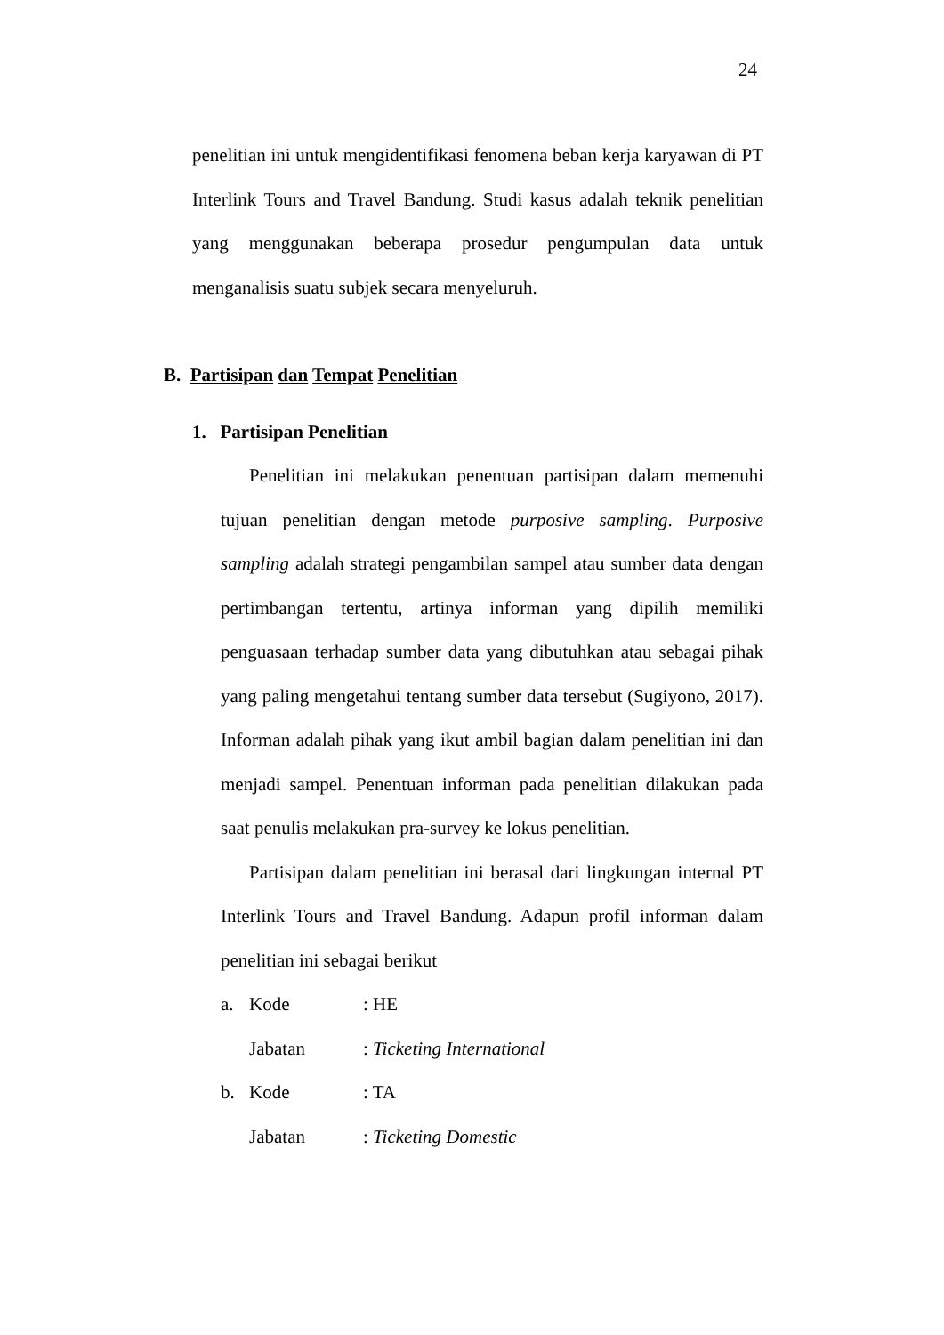24
penelitian ini untuk mengidentifikasi fenomena beban kerja karyawan di PT Interlink Tours and Travel Bandung. Studi kasus adalah teknik penelitian yang menggunakan beberapa prosedur pengumpulan data untuk menganalisis suatu subjek secara menyeluruh.
B. Partisipan dan Tempat Penelitian
1. Partisipan Penelitian
Penelitian ini melakukan penentuan partisipan dalam memenuhi tujuan penelitian dengan metode purposive sampling. Purposive sampling adalah strategi pengambilan sampel atau sumber data dengan pertimbangan tertentu, artinya informan yang dipilih memiliki penguasaan terhadap sumber data yang dibutuhkan atau sebagai pihak yang paling mengetahui tentang sumber data tersebut (Sugiyono, 2017). Informan adalah pihak yang ikut ambil bagian dalam penelitian ini dan menjadi sampel. Penentuan informan pada penelitian dilakukan pada saat penulis melakukan pra-survey ke lokus penelitian.
Partisipan dalam penelitian ini berasal dari lingkungan internal PT Interlink Tours and Travel Bandung. Adapun profil informan dalam penelitian ini sebagai berikut
a. Kode: HE
Jabatan: Ticketing International
b. Kode: TA
Jabatan: Ticketing Domestic